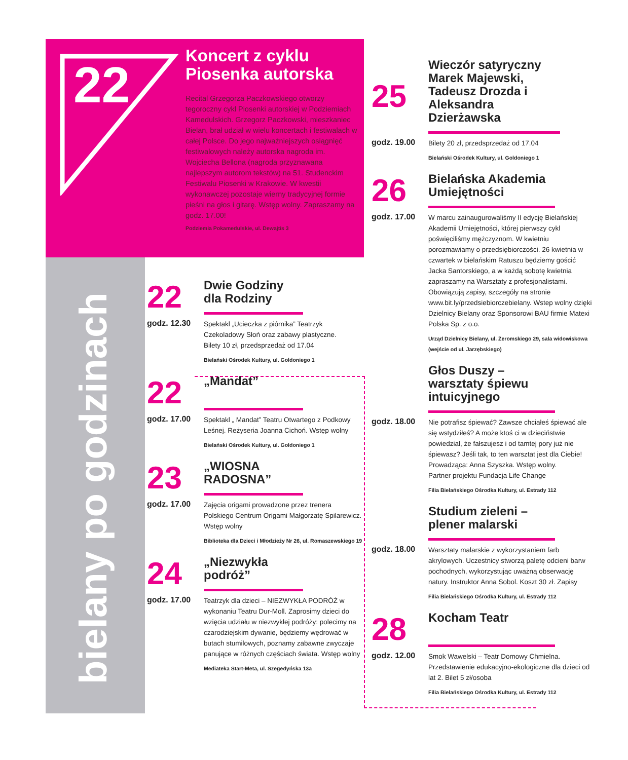22
Koncert z cyklu Piosenka autorska
Recital Grzegorza Paczkowskiego otworzy tegoroczny cykl Piosenki autorskiej w Podziemiach Kamedulskich. Grzegorz Paczkowski, mieszkaniec Bielan, brał udział w wielu koncertach i festiwalach w całej Polsce. Do jego najważniejszych osiągnięć festiwalowych należy autorska nagroda im. Wojciecha Bellona (nagroda przyznawana najlepszym autorom tekstów) na 51. Studenckim Festiwalu Piosenki w Krakowie. W kwestii wykonawczej pozostaje wierny tradycyjnej formie pieśni na głos i gitarę. Wstęp wolny. Zapraszamy na godz. 17.00!
Podziemia Pokamedulskie, ul. Dewajtis 3
bielany po godzinach
22
Dwie Godziny dla Rodziny
godz. 12.30
Spektakl „Ucieczka z piórnika” Teatrzyk Czekoladowy Słoń oraz zabawy plastyczne.
Bilety 10 zł, przedsprzedaż od 17.04
Bielański Ośrodek Kultury, ul. Goldoniego 1
22
„Mandat”
godz. 17.00
Spektakl „ Mandat” Teatru Otwartego z Podkowy Leśnej. Reżyseria Joanna Cichoń. Wstęp wolny
Bielański Ośrodek Kultury, ul. Goldoniego 1
23
„WIOSNA RADOSNA”
godz. 17.00
Zajęcia origami prowadzone przez trenera Polskiego Centrum Origami Małgorzatę Spilarewicz. Wstęp wolny
Biblioteka dla Dzieci i Młodzieży Nr 26, ul. Romaszewskiego 19
24
„Niezwykła podróż”
godz. 17.00
Teatrzyk dla dzieci – NIEZWYKŁA PODRÓŻ w wykonaniu Teatru Dur-Moll. Zaprosimy dzieci do wzięcia udziału w niezwykłej podróży: polecimy na czarodziejskim dywanie, będziemy wędrować w butach stumilowych, poznamy zabawne zwyczaje panujące w różnych częściach świata. Wstęp wolny
Mediateka Start-Meta, ul. Szegedyńska 13a
25
Wieczór satyryczny Marek Majewski, Tadeusz Drozda i Aleksandra Dzierżawska
godz. 19.00
Bilety 20 zł, przedsprzedaż od 17.04
Bielański Ośrodek Kultury, ul. Goldoniego 1
26
Bielańska Akademia Umiejętności
godz. 17.00
W marcu zainaugurowaliśmy II edycję Bielańskiej Akademii Umiejętności, której pierwszy cykl poświęciliśmy mężczyznom. W kwietniu porozmawiamy o przedsiębiorczości. 26 kwietnia w czwartek w bielańskim Ratuszu będziemy gościć Jacka Santorskiego, a w każdą sobotę kwietnia zapraszamy na Warsztaty z profesjonalistami. Obowiązują zapisy, szczegóły na stronie www.bit.ly/przedsiebiorczebielany. Wstep wolny dzięki Dzielnicy Bielany oraz Sponsorowi BAU firmie Matexi Polska Sp. z o.o.
Urząd Dzielnicy Bielany, ul. Żeromskiego 29, sala widowiskowa (wejście od ul. Jarzębskiego)
Głos Duszy – warsztaty śpiewu intuicyjnego
godz. 18.00
Nie potrafisz śpiewać? Zawsze chciałeś śpiewać ale się wstydziłeś? A może ktoś ci w dzieciństwie powiedział, że fałszujesz i od tamtej pory już nie śpiewasz? Jeśli tak, to ten warsztat jest dla Ciebie! Prowadząca: Anna Szyszka. Wstęp wolny.
Partner projektu Fundacja Life Change
Filia Bielańskiego Ośrodka Kultury, ul. Estrady 112
Studium zieleni – plener malarski
godz. 18.00
Warsztaty malarskie z wykorzystaniem farb akrylowych. Uczestnicy stworzą paletę odcieni barw pochodnych, wykorzystując uważną obserwację natury. Instruktor Anna Sobol. Koszt 30 zł. Zapisy
Filia Bielańskiego Ośrodka Kultury, ul. Estrady 112
28
Kocham Teatr
godz. 12.00
Smok Wawelski – Teatr Domowy Chmielna. Przedstawienie edukacyjno-ekologiczne dla dzieci od lat 2. Bilet 5 zł/osoba
Filia Bielańskiego Ośrodka Kultury, ul. Estrady 112